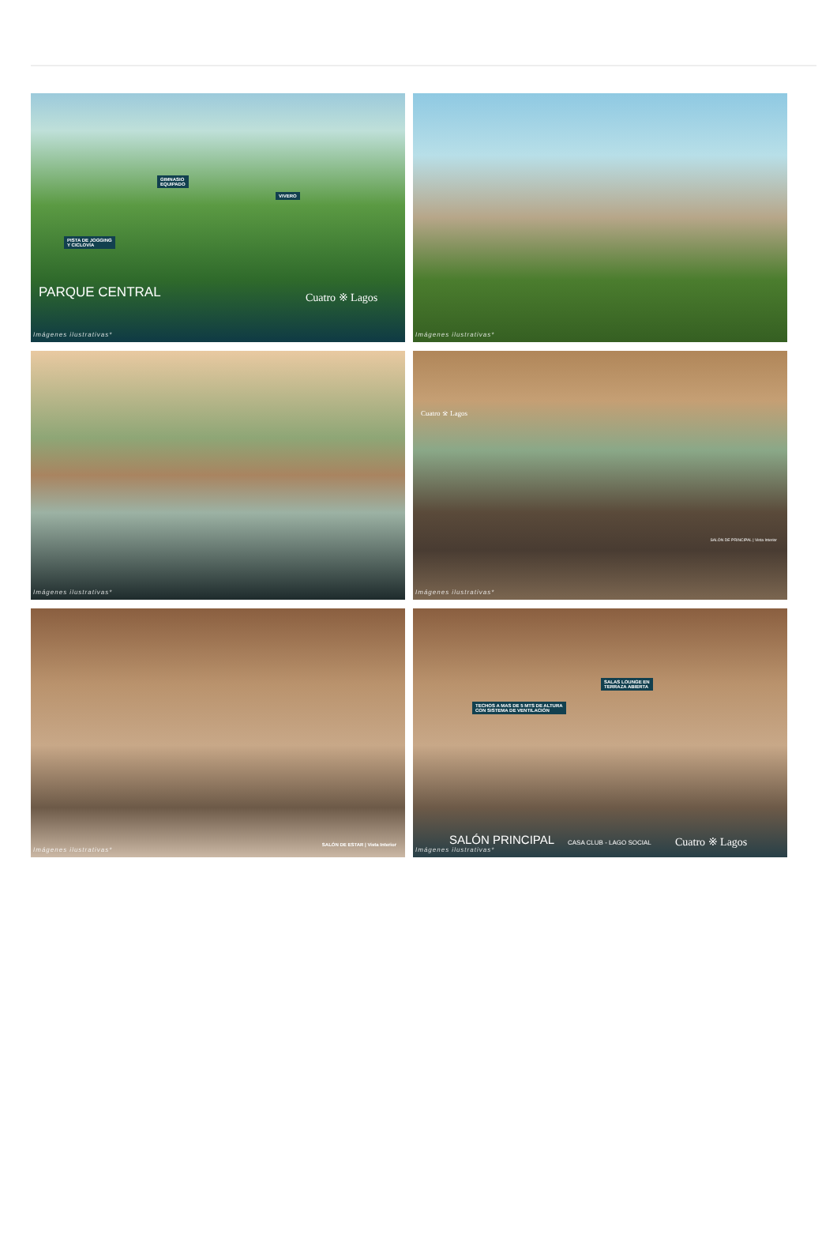GIMNASIO
EQUIPADO
VIVERO
PISTA DE JOGGING
Y CICLOVÍA
PARQUE CENTRAL Cuatro ※ Lagos
Imágenes ilustrativas*
Imágenes ilustrativas*
Imágenes ilustrativas*
Cuatro ※ Lagos
SALÓN DE PRINCIPAL | Vista Interior
Imágenes ilustrativas*
SALÓN DE ESTAR | Vista Interior
Imágenes ilustrativas*
TECHOS A MAS DE 5 MTS DE ALTURA
CON SISTEMA DE VENTILACIÓN
SALAS LOUNGE EN
TERRAZA ABIERTA
SALÓN PRINCIPAL CASA CLUB - LAGO SOCIAL Cuatro ※ Lagos
Imágenes ilustrativas*